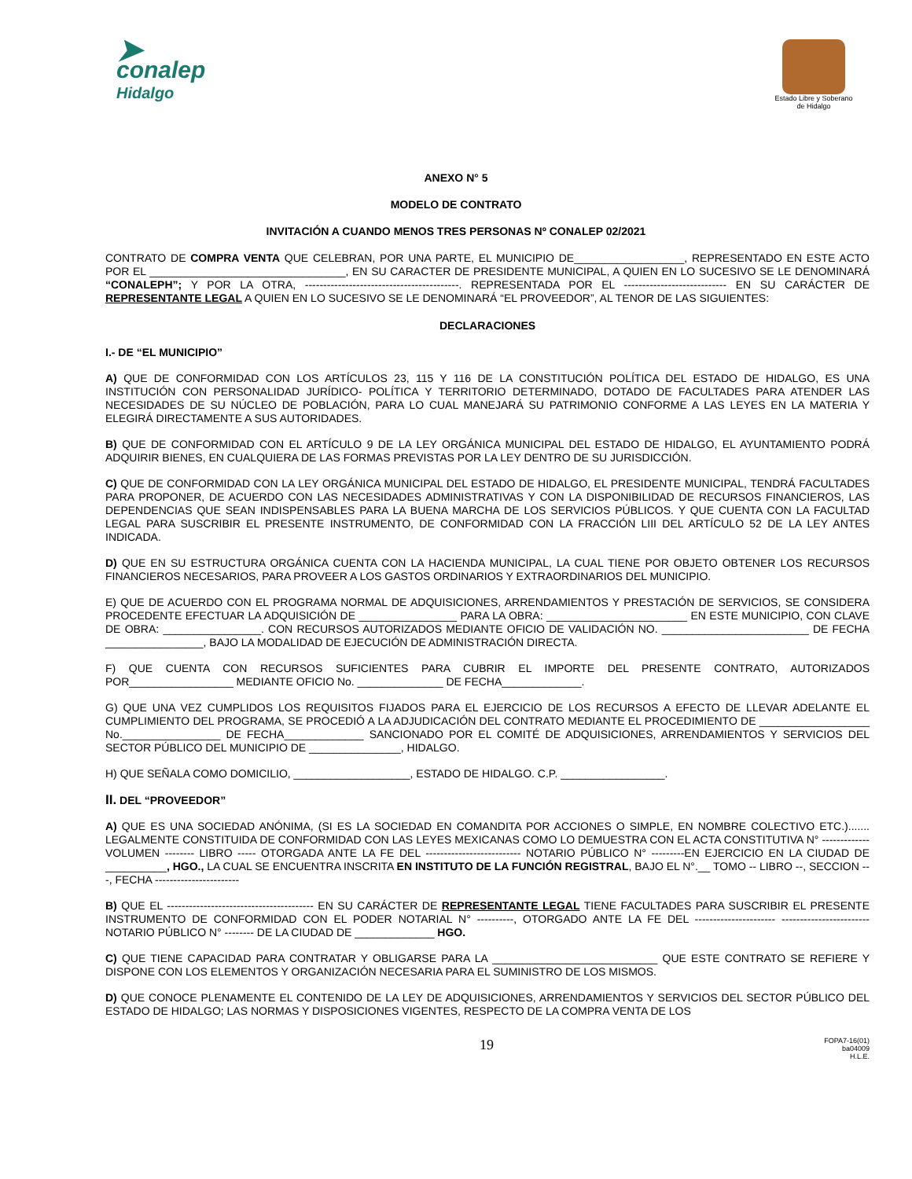➤
conalep
Hidalgo
Estado Libre y Soberano de Hidalgo
ANEXO N° 5
MODELO DE CONTRATO
INVITACIÓN A CUANDO MENOS TRES PERSONAS Nº CONALEP 02/2021
CONTRATO DE COMPRA VENTA QUE CELEBRAN, POR UNA PARTE, EL MUNICIPIO DE__________________, REPRESENTADO EN ESTE ACTO POR EL ________________________________, EN SU CARACTER DE PRESIDENTE MUNICIPAL, A QUIEN EN LO SUCESIVO SE LE DENOMINARÁ “CONALEPH”; Y POR LA OTRA, ------------------------------------------. REPRESENTADA POR EL ---------------------------- EN SU CARÁCTER DE REPRESENTANTE LEGAL A QUIEN EN LO SUCESIVO SE LE DENOMINARÁ “EL PROVEEDOR”, AL TENOR DE LAS SIGUIENTES:
DECLARACIONES
I.- DE “EL MUNICIPIO”
A) QUE DE CONFORMIDAD CON LOS ARTÍCULOS 23, 115 Y 116 DE LA CONSTITUCIÓN POLÍTICA DEL ESTADO DE HIDALGO, ES UNA INSTITUCIÓN CON PERSONALIDAD JURÍDICO- POLÍTICA Y TERRITORIO DETERMINADO, DOTADO DE FACULTADES PARA ATENDER LAS NECESIDADES DE SU NÚCLEO DE POBLACIÓN, PARA LO CUAL MANEJARÁ SU PATRIMONIO CONFORME A LAS LEYES EN LA MATERIA Y ELEGIRÁ DIRECTAMENTE A SUS AUTORIDADES.
B) QUE DE CONFORMIDAD CON EL ARTÍCULO 9 DE LA LEY ORGÁNICA MUNICIPAL DEL ESTADO DE HIDALGO, EL AYUNTAMIENTO PODRÁ ADQUIRIR BIENES, EN CUALQUIERA DE LAS FORMAS PREVISTAS POR LA LEY DENTRO DE SU JURISDICCIÓN.
C) QUE DE CONFORMIDAD CON LA LEY ORGÁNICA MUNICIPAL DEL ESTADO DE HIDALGO, EL PRESIDENTE MUNICIPAL, TENDRÁ FACULTADES PARA PROPONER, DE ACUERDO CON LAS NECESIDADES ADMINISTRATIVAS Y CON LA DISPONIBILIDAD DE RECURSOS FINANCIEROS, LAS DEPENDENCIAS QUE SEAN INDISPENSABLES PARA LA BUENA MARCHA DE LOS SERVICIOS PÚBLICOS. Y QUE CUENTA CON LA FACULTAD LEGAL PARA SUSCRIBIR EL PRESENTE INSTRUMENTO, DE CONFORMIDAD CON LA FRACCIÓN LIII DEL ARTÍCULO 52 DE LA LEY ANTES INDICADA.
D) QUE EN SU ESTRUCTURA ORGÁNICA CUENTA CON LA HACIENDA MUNICIPAL, LA CUAL TIENE POR OBJETO OBTENER LOS RECURSOS FINANCIEROS NECESARIOS, PARA PROVEER A LOS GASTOS ORDINARIOS Y EXTRAORDINARIOS DEL MUNICIPIO.
E) QUE DE ACUERDO CON EL PROGRAMA NORMAL DE ADQUISICIONES, ARRENDAMIENTOS Y PRESTACIÓN DE SERVICIOS, SE CONSIDERA PROCEDENTE EFECTUAR LA ADQUISICIÓN DE ________________ PARA LA OBRA: _______________________ EN ESTE MUNICIPIO, CON CLAVE DE OBRA: ________________. CON RECURSOS AUTORIZADOS MEDIANTE OFICIO DE VALIDACIÓN NO. ________________________ DE FECHA ________________, BAJO LA MODALIDAD DE EJECUCIÓN DE ADMINISTRACIÓN DIRECTA.
F) QUE CUENTA CON RECURSOS SUFICIENTES PARA CUBRIR EL IMPORTE DEL PRESENTE CONTRATO, AUTORIZADOS POR_________________ MEDIANTE OFICIO No. ______________ DE FECHA_____________.
G) QUE UNA VEZ CUMPLIDOS LOS REQUISITOS FIJADOS PARA EL EJERCICIO DE LOS RECURSOS A EFECTO DE LLEVAR ADELANTE EL CUMPLIMIENTO DEL PROGRAMA, SE PROCEDIÓ A LA ADJUDICACIÓN DEL CONTRATO MEDIANTE EL PROCEDIMIENTO DE __________________ No.________________ DE FECHA_____________ SANCIONADO POR EL COMITÉ DE ADQUISICIONES, ARRENDAMIENTOS Y SERVICIOS DEL SECTOR PÚBLICO DEL MUNICIPIO DE _______________, HIDALGO.
H) QUE SEÑALA COMO DOMICILIO, ___________________, ESTADO DE HIDALGO. C.P. _________________.
II. DEL “PROVEEDOR”
A) QUE ES UNA SOCIEDAD ANÓNIMA, (SI ES LA SOCIEDAD EN COMANDITA POR ACCIONES O SIMPLE, EN NOMBRE COLECTIVO ETC.)....... LEGALMENTE CONSTITUIDA DE CONFORMIDAD CON LAS LEYES MEXICANAS COMO LO DEMUESTRA CON EL ACTA CONSTITUTIVA N° -------------VOLUMEN -------- LIBRO ----- OTORGADA ANTE LA FE DEL -------------------------- NOTARIO PÚBLICO N° ---------EN EJERCICIO EN LA CIUDAD DE __________, HGO., LA CUAL SE ENCUENTRA INSCRITA EN INSTITUTO DE LA FUNCIÓN REGISTRAL, BAJO EL N°.__ TOMO -- LIBRO --, SECCION ---, FECHA -----------------------
B) QUE EL ---------------------------------------- EN SU CARÁCTER DE REPRESENTANTE LEGAL TIENE FACULTADES PARA SUSCRIBIR EL PRESENTE INSTRUMENTO DE CONFORMIDAD CON EL PODER NOTARIAL N° ----------, OTORGADO ANTE LA FE DEL ---------------------- ------------------------ NOTARIO PÚBLICO N° -------- DE LA CIUDAD DE _____________ HGO.
C) QUE TIENE CAPACIDAD PARA CONTRATAR Y OBLIGARSE PARA LA ___________________________ QUE ESTE CONTRATO SE REFIERE Y DISPONE CON LOS ELEMENTOS Y ORGANIZACIÓN NECESARIA PARA EL SUMINISTRO DE LOS MISMOS.
D) QUE CONOCE PLENAMENTE EL CONTENIDO DE LA LEY DE ADQUISICIONES, ARRENDAMIENTOS Y SERVICIOS DEL SECTOR PÚBLICO DEL ESTADO DE HIDALGO; LAS NORMAS Y DISPOSICIONES VIGENTES, RESPECTO DE LA COMPRA VENTA DE LOS
19 FOPA7-16(01)
ba04009
H.L.E.